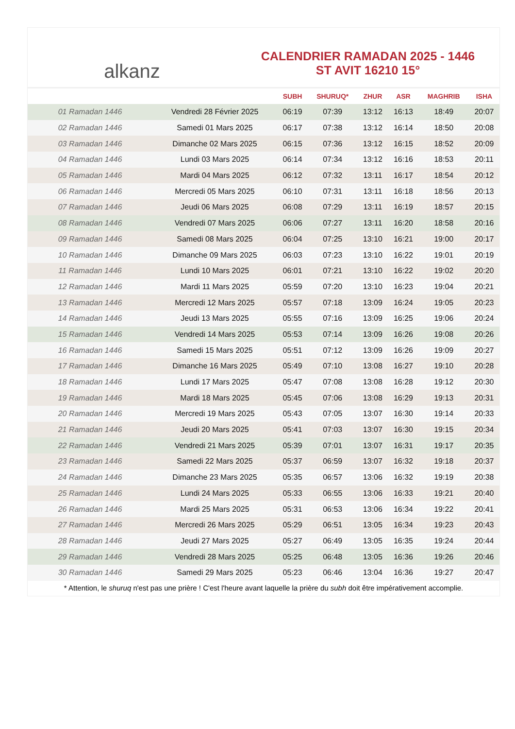alkanz
CALENDRIER RAMADAN 2025 - 1446
ST AVIT 16210 15°
| | | SUBH | SHURUQ* | ZHUR | ASR | MAGHRIB | ISHA |
| --- | --- | --- | --- | --- | --- | --- | --- |
| 01 Ramadan 1446 | Vendredi 28 Février 2025 | 06:19 | 07:39 | 13:12 | 16:13 | 18:49 | 20:07 |
| 02 Ramadan 1446 | Samedi 01 Mars 2025 | 06:17 | 07:38 | 13:12 | 16:14 | 18:50 | 20:08 |
| 03 Ramadan 1446 | Dimanche 02 Mars 2025 | 06:15 | 07:36 | 13:12 | 16:15 | 18:52 | 20:09 |
| 04 Ramadan 1446 | Lundi 03 Mars 2025 | 06:14 | 07:34 | 13:12 | 16:16 | 18:53 | 20:11 |
| 05 Ramadan 1446 | Mardi 04 Mars 2025 | 06:12 | 07:32 | 13:11 | 16:17 | 18:54 | 20:12 |
| 06 Ramadan 1446 | Mercredi 05 Mars 2025 | 06:10 | 07:31 | 13:11 | 16:18 | 18:56 | 20:13 |
| 07 Ramadan 1446 | Jeudi 06 Mars 2025 | 06:08 | 07:29 | 13:11 | 16:19 | 18:57 | 20:15 |
| 08 Ramadan 1446 | Vendredi 07 Mars 2025 | 06:06 | 07:27 | 13:11 | 16:20 | 18:58 | 20:16 |
| 09 Ramadan 1446 | Samedi 08 Mars 2025 | 06:04 | 07:25 | 13:10 | 16:21 | 19:00 | 20:17 |
| 10 Ramadan 1446 | Dimanche 09 Mars 2025 | 06:03 | 07:23 | 13:10 | 16:22 | 19:01 | 20:19 |
| 11 Ramadan 1446 | Lundi 10 Mars 2025 | 06:01 | 07:21 | 13:10 | 16:22 | 19:02 | 20:20 |
| 12 Ramadan 1446 | Mardi 11 Mars 2025 | 05:59 | 07:20 | 13:10 | 16:23 | 19:04 | 20:21 |
| 13 Ramadan 1446 | Mercredi 12 Mars 2025 | 05:57 | 07:18 | 13:09 | 16:24 | 19:05 | 20:23 |
| 14 Ramadan 1446 | Jeudi 13 Mars 2025 | 05:55 | 07:16 | 13:09 | 16:25 | 19:06 | 20:24 |
| 15 Ramadan 1446 | Vendredi 14 Mars 2025 | 05:53 | 07:14 | 13:09 | 16:26 | 19:08 | 20:26 |
| 16 Ramadan 1446 | Samedi 15 Mars 2025 | 05:51 | 07:12 | 13:09 | 16:26 | 19:09 | 20:27 |
| 17 Ramadan 1446 | Dimanche 16 Mars 2025 | 05:49 | 07:10 | 13:08 | 16:27 | 19:10 | 20:28 |
| 18 Ramadan 1446 | Lundi 17 Mars 2025 | 05:47 | 07:08 | 13:08 | 16:28 | 19:12 | 20:30 |
| 19 Ramadan 1446 | Mardi 18 Mars 2025 | 05:45 | 07:06 | 13:08 | 16:29 | 19:13 | 20:31 |
| 20 Ramadan 1446 | Mercredi 19 Mars 2025 | 05:43 | 07:05 | 13:07 | 16:30 | 19:14 | 20:33 |
| 21 Ramadan 1446 | Jeudi 20 Mars 2025 | 05:41 | 07:03 | 13:07 | 16:30 | 19:15 | 20:34 |
| 22 Ramadan 1446 | Vendredi 21 Mars 2025 | 05:39 | 07:01 | 13:07 | 16:31 | 19:17 | 20:35 |
| 23 Ramadan 1446 | Samedi 22 Mars 2025 | 05:37 | 06:59 | 13:07 | 16:32 | 19:18 | 20:37 |
| 24 Ramadan 1446 | Dimanche 23 Mars 2025 | 05:35 | 06:57 | 13:06 | 16:32 | 19:19 | 20:38 |
| 25 Ramadan 1446 | Lundi 24 Mars 2025 | 05:33 | 06:55 | 13:06 | 16:33 | 19:21 | 20:40 |
| 26 Ramadan 1446 | Mardi 25 Mars 2025 | 05:31 | 06:53 | 13:06 | 16:34 | 19:22 | 20:41 |
| 27 Ramadan 1446 | Mercredi 26 Mars 2025 | 05:29 | 06:51 | 13:05 | 16:34 | 19:23 | 20:43 |
| 28 Ramadan 1446 | Jeudi 27 Mars 2025 | 05:27 | 06:49 | 13:05 | 16:35 | 19:24 | 20:44 |
| 29 Ramadan 1446 | Vendredi 28 Mars 2025 | 05:25 | 06:48 | 13:05 | 16:36 | 19:26 | 20:46 |
| 30 Ramadan 1446 | Samedi 29 Mars 2025 | 05:23 | 06:46 | 13:04 | 16:36 | 19:27 | 20:47 |
* Attention, le shuruq n'est pas une prière ! C'est l'heure avant laquelle la prière du subh doit être impérativement accomplie.